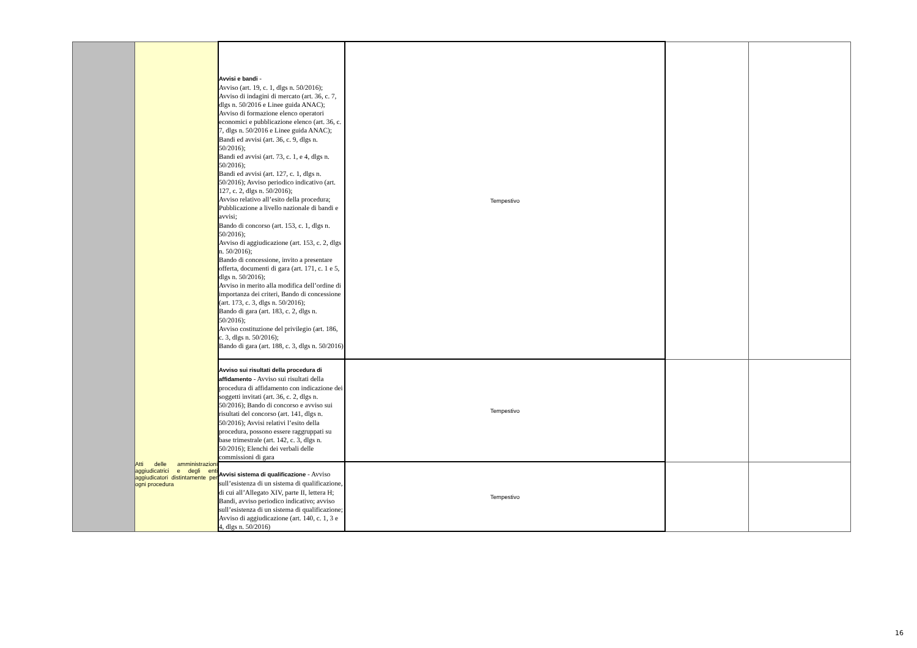| | Atti delle amministrazioni aggiudicatrici e degli enti aggiudicatori distintamente per ogni procedura | Avvisi e bandi - Avviso (art. 19, c. 1, dlgs n. 50/2016); Avviso di indagini di mercato (art. 36, c. 7, dlgs n. 50/2016 e Linee guida ANAC); Avviso di formazione elenco operatori economici e pubblicazione elenco (art. 36, c. 7, dlgs n. 50/2016 e Linee guida ANAC); Bandi ed avvisi (art. 36, c. 9, dlgs n. 50/2016); Bandi ed avvisi (art. 73, c. 1, e 4, dlgs n. 50/2016); Bandi ed avvisi (art. 127, c. 1, dlgs n. 50/2016); Avviso periodico indicativo (art. 127, c. 2, dlgs n. 50/2016); Avviso relativo all’esito della procedura; Pubblicazione a livello nazionale di bandi e avvisi; Bando di concorso (art. 153, c. 1, dlgs n. 50/2016); Avviso di aggiudicazione (art. 153, c. 2, dlgs n. 50/2016); Bando di concessione, invito a presentare offerta, documenti di gara (art. 171, c. 1 e 5, dlgs n. 50/2016); Avviso in merito alla modifica dell’ordine di importanza dei criteri, Bando di concessione (art. 173, c. 3, dlgs n. 50/2016); Bando di gara (art. 183, c. 2, dlgs n. 50/2016); Avviso costituzione del privilegio (art. 186, c. 3, dlgs n. 50/2016); Bando di gara (art. 188, c. 3, dlgs n. 50/2016) | Tempestivo | | |
| | | Avviso sui risultati della procedura di affidamento - Avviso sui risultati della procedura di affidamento con indicazione dei soggetti invitati (art. 36, c. 2, dlgs n. 50/2016); Bando di concorso e avviso sui risultati del concorso (art. 141, dlgs n. 50/2016); Avvisi relativi l’esito della procedura, possono essere raggruppati su base trimestrale (art. 142, c. 3, dlgs n. 50/2016); Elenchi dei verbali delle commissioni di gara | Tempestivo | | |
| | | Avvisi sistema di qualificazione - Avviso sull’esistenza di un sistema di qualificazione, di cui all’Allegato XIV, parte II, lettera H; Bandi, avviso periodico indicativo; avviso sull’esistenza di un sistema di qualificazione; Avviso di aggiudicazione (art. 140, c. 1, 3 e 4, dlgs n. 50/2016) | Tempestivo | | |
16